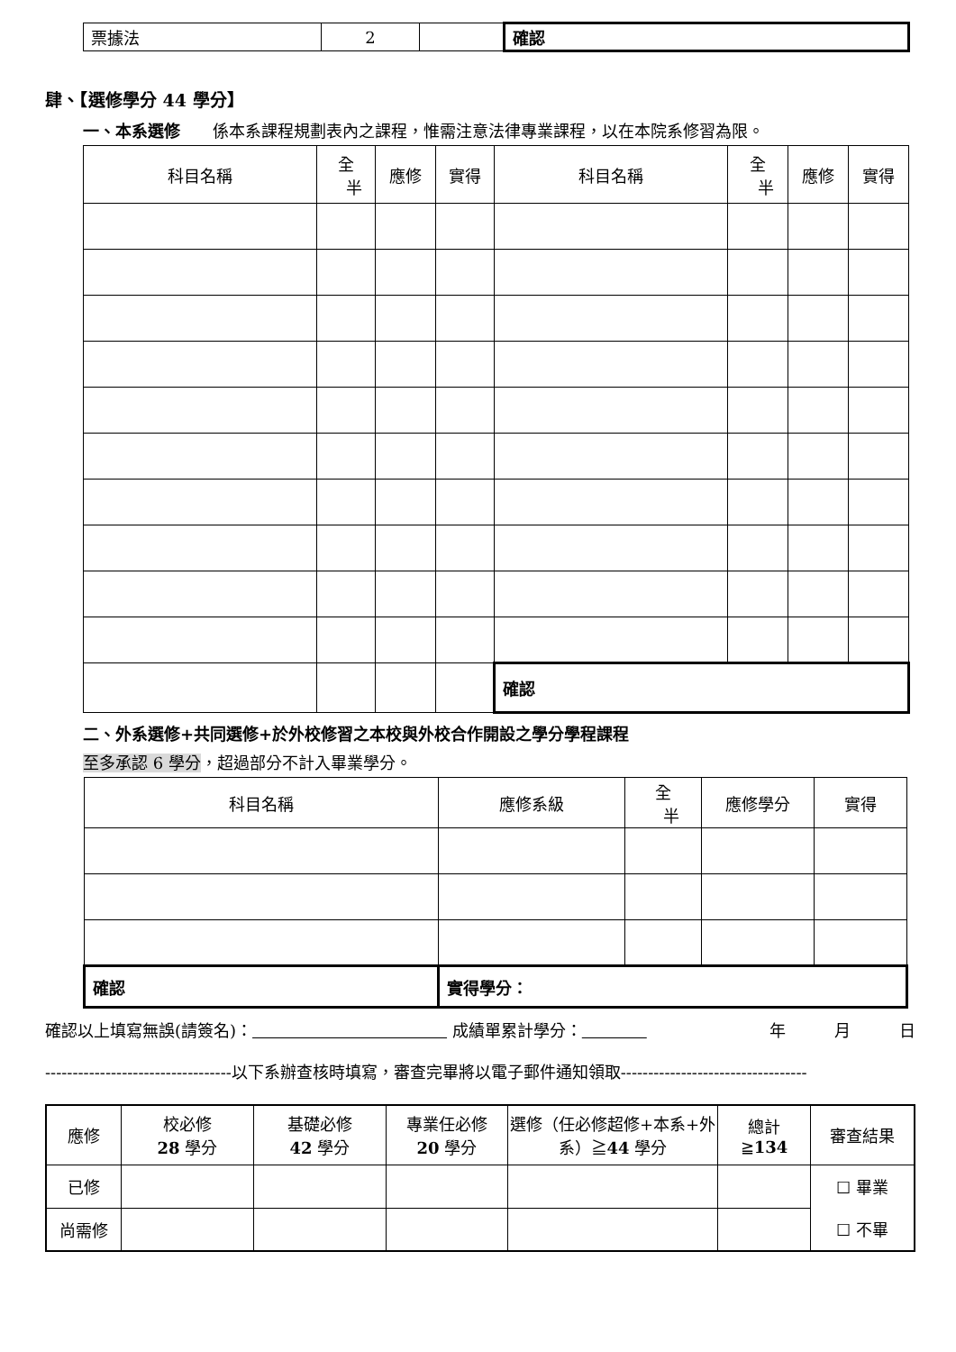| 票據法 | 2 | | 確認 |
肆、【選修學分 44 學分】
一、本系選修　　係本系課程規劃表內之課程，惟需注意法律專業課程，以在本院系修習為限。
| 科目名稱 | 全 半 | 應修 | 實得 | 科目名稱 | 全 半 | 應修 | 實得 |
| | | | | 確認 | | | |
二、外系選修+共同選修+於外校修習之本校與外校合作開設之學分學程課程
至多承認 6 學分，超過部分不計入畢業學分。
| 科目名稱 | 應修系級 | 全 半 | 應修學分 | 實得 |
| 確認 | 實得學分： | | | |
確認以上填寫無誤(請簽名)：　　　　　　　　　　　　 成績單累計學分：　　　　年　　　月　　　日
----------------------------------以下系辦查核時填寫，審查完畢將以電子郵件通知領取----------------------------------
| 應修 | 校必修 28 學分 | 基礎必修 42 學分 | 專業任必修 20 學分 | 選修（任必修超修+本系+外系）≧ 44 學分 | 總計 ≧ 134 | 審查結果 |
| 已修 | | | | | | ☐ 畢業 ☐ 不畢 |
| 尚需修 | | | | | | |